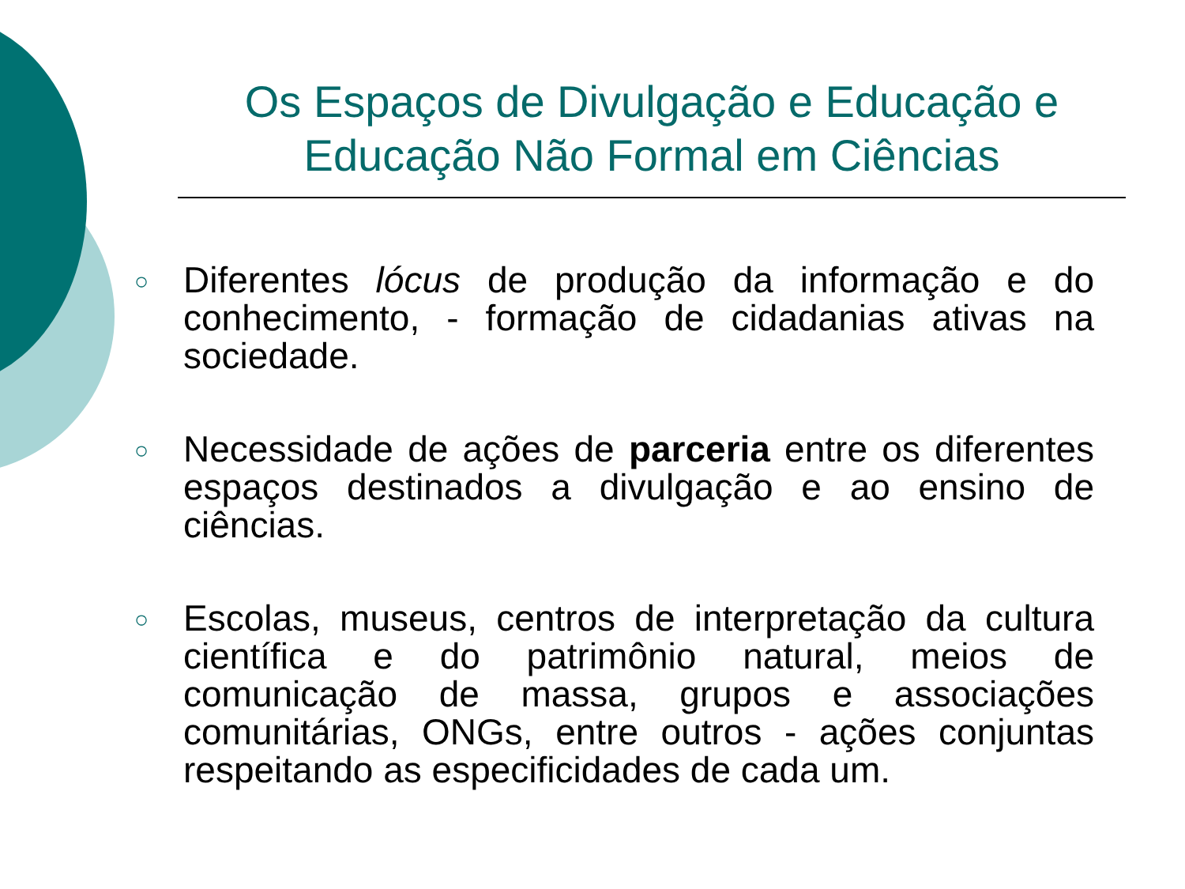Os Espaços de Divulgação e Educação e
Educação Não Formal em Ciências
○ Diferentes lócus de produção da informação e do conhecimento, - formação de cidadanias ativas na sociedade.
○ Necessidade de ações de parceria entre os diferentes espaços destinados a divulgação e ao ensino de ciências.
○ Escolas, museus, centros de interpretação da cultura científica e do patrimônio natural, meios de comunicação de massa, grupos e associações comunitárias, ONGs, entre outros - ações conjuntas respeitando as especificidades de cada um.